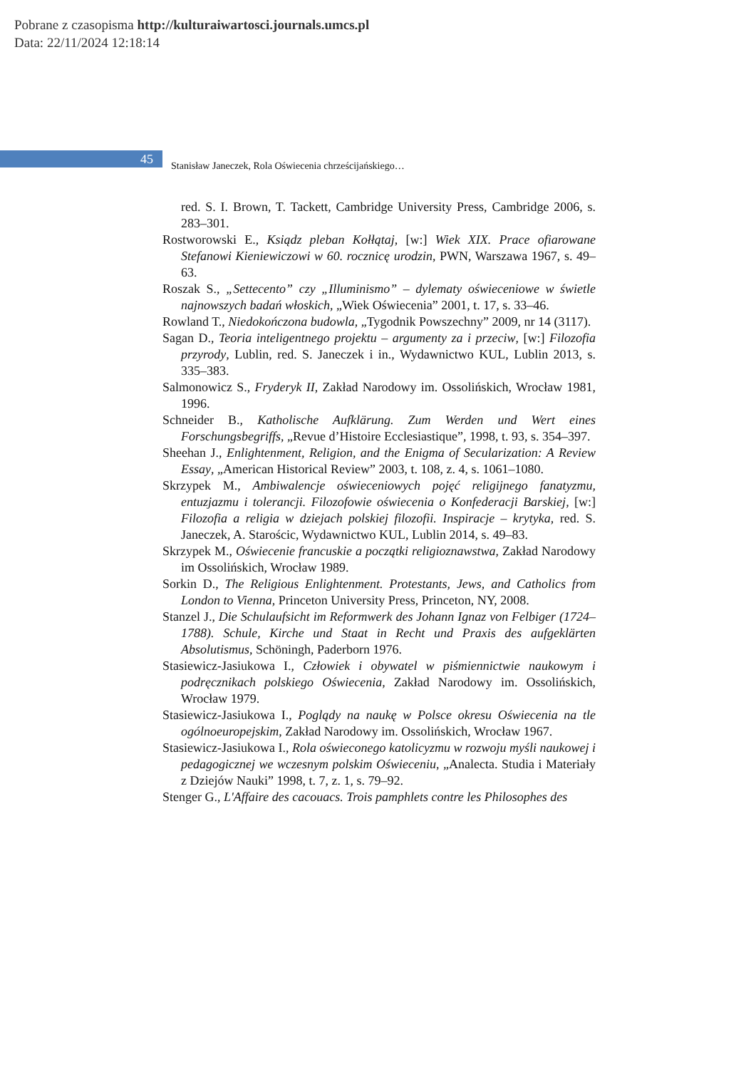Pobrane z czasopisma http://kulturaiwartosci.journals.umcs.pl
Data: 22/11/2024 12:18:14
45
Stanisław Janeczek, Rola Oświecenia chrześcijańskiego…
red. S. I. Brown, T. Tackett, Cambridge University Press, Cambridge 2006, s. 283–301.
Rostworowski E., Ksiądz pleban Kołłątaj, [w:] Wiek XIX. Prace ofiarowane Stefanowi Kieniewiczowi w 60. rocznicę urodzin, PWN, Warszawa 1967, s. 49–63.
Roszak S., „Settecento” czy „Illuminismo” – dylematy oświeceniowe w świetle najnowszych badań włoskich, „Wiek Oświecenia” 2001, t. 17, s. 33–46.
Rowland T., Niedokończona budowla, „Tygodnik Powszechny” 2009, nr 14 (3117).
Sagan D., Teoria inteligentnego projektu – argumenty za i przeciw, [w:] Filozofia przyrody, Lublin, red. S. Janeczek i in., Wydawnictwo KUL, Lublin 2013, s. 335–383.
Salmonowicz S., Fryderyk II, Zakład Narodowy im. Ossolińskich, Wrocław 1981, 1996.
Schneider B., Katholische Aufklärung. Zum Werden und Wert eines Forschungsbegriffs, „Revue d’Histoire Ecclesiastique”, 1998, t. 93, s. 354–397.
Sheehan J., Enlightenment, Religion, and the Enigma of Secularization: A Review Essay, „American Historical Review” 2003, t. 108, z. 4, s. 1061–1080.
Skrzypek M., Ambiwalencje oświeceniowych pojęć religijnego fanatyzmu, entuzjazmu i tolerancji. Filozofowie oświecenia o Konfederacji Barskiej, [w:] Filozofia a religia w dziejach polskiej filozofii. Inspiracje – krytyka, red. S. Janeczek, A. Starościc, Wydawnictwo KUL, Lublin 2014, s. 49–83.
Skrzypek M., Oświecenie francuskie a początki religioznawstwa, Zakład Narodowy im Ossolińskich, Wrocław 1989.
Sorkin D., The Religious Enlightenment. Protestants, Jews, and Catholics from London to Vienna, Princeton University Press, Princeton, NY, 2008.
Stanzel J., Die Schulaufsicht im Reformwerk des Johann Ignaz von Felbiger (1724–1788). Schule, Kirche und Staat in Recht und Praxis des aufgeklärten Absolutismus, Schöningh, Paderborn 1976.
Stasiewicz-Jasiukowa I., Człowiek i obywatel w piśmiennictwie naukowym i podręcznikach polskiego Oświecenia, Zakład Narodowy im. Ossolińskich, Wrocław 1979.
Stasiewicz-Jasiukowa I., Poglądy na naukę w Polsce okresu Oświecenia na tle ogólnoeuropejskim, Zakład Narodowy im. Ossolińskich, Wrocław 1967.
Stasiewicz-Jasiukowa I., Rola oświeconego katolicyzmu w rozwoju myśli naukowej i pedagogicznej we wczesnym polskim Oświeceniu, „Analecta. Studia i Materiały z Dziejów Nauki” 1998, t. 7, z. 1, s. 79–92.
Stenger G., L'Affaire des cacouacs. Trois pamphlets contre les Philosophes des